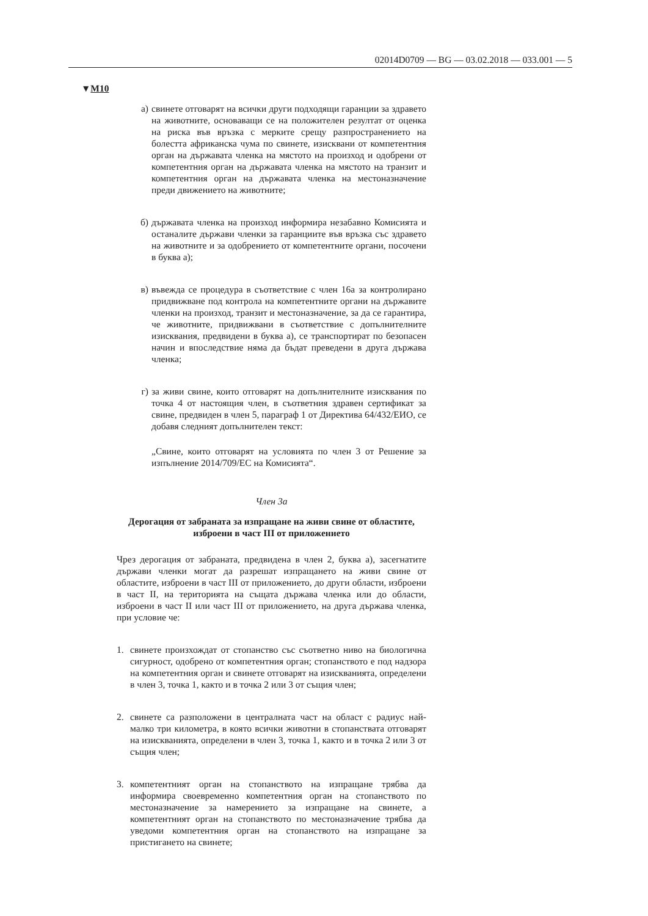02014D0709 — BG — 03.02.2018 — 033.001 — 5
▼M10
а) свинете отговарят на всички други подходящи гаранции за здравето на животните, основаващи се на положителен резултат от оценка на риска във връзка с мерките срещу разпространението на болестта африканска чума по свинете, изисквани от компетентния орган на държавата членка на мястото на произход и одобрени от компетентния орган на държавата членка на мястото на транзит и компетентния орган на държавата членка на местоназначение преди движението на животните;
б) държавата членка на произход информира незабавно Комисията и останалите държави членки за гаранциите във връзка със здравето на животните и за одобрението от компетентните органи, посочени в буква а);
в) въвежда се процедура в съответствие с член 16а за контролирано придвижване под контрола на компетентните органи на държавите членки на произход, транзит и местоназначение, за да се гарантира, че животните, придвижвани в съответствие с допълнителните изисквания, предвидени в буква а), се транспортират по безопасен начин и впоследствие няма да бъдат преведени в друга държава членка;
г) за живи свине, които отговарят на допълнителните изисквания по точка 4 от настоящия член, в съответния здравен сертификат за свине, предвиден в член 5, параграф 1 от Директива 64/432/ЕИО, се добавя следният допълнителен текст:
„Свине, които отговарят на условията по член 3 от Решение за изпълнение 2014/709/ЕС на Комисията“.
Член 3а
Дерогация от забраната за изпращане на живи свине от областите, изброени в част III от приложението
Чрез дерогация от забраната, предвидена в член 2, буква а), засегнатите държави членки могат да разрешат изпращането на живи свине от областите, изброени в част III от приложението, до други области, изброени в част II, на територията на същата държава членка или до области, изброени в част II или част III от приложението, на друга държава членка, при условие че:
1. свинете произхождат от стопанство със съответно ниво на биологична сигурност, одобрено от компетентния орган; стопанството е под надзора на компетентния орган и свинете отговарят на изискванията, определени в член 3, точка 1, както и в точка 2 или 3 от същия член;
2. свинете са разположени в централната част на област с радиус най-малко три километра, в която всички животни в стопанствата отговарят на изискванията, определени в член 3, точка 1, както и в точка 2 или 3 от същия член;
3. компетентният орган на стопанството на изпращане трябва да информира своевременно компетентния орган на стопанството по местоназначение за намерението за изпращане на свинете, а компетентният орган на стопанството по местоназначение трябва да уведоми компетентния орган на стопанството на изпращане за пристигането на свинете;